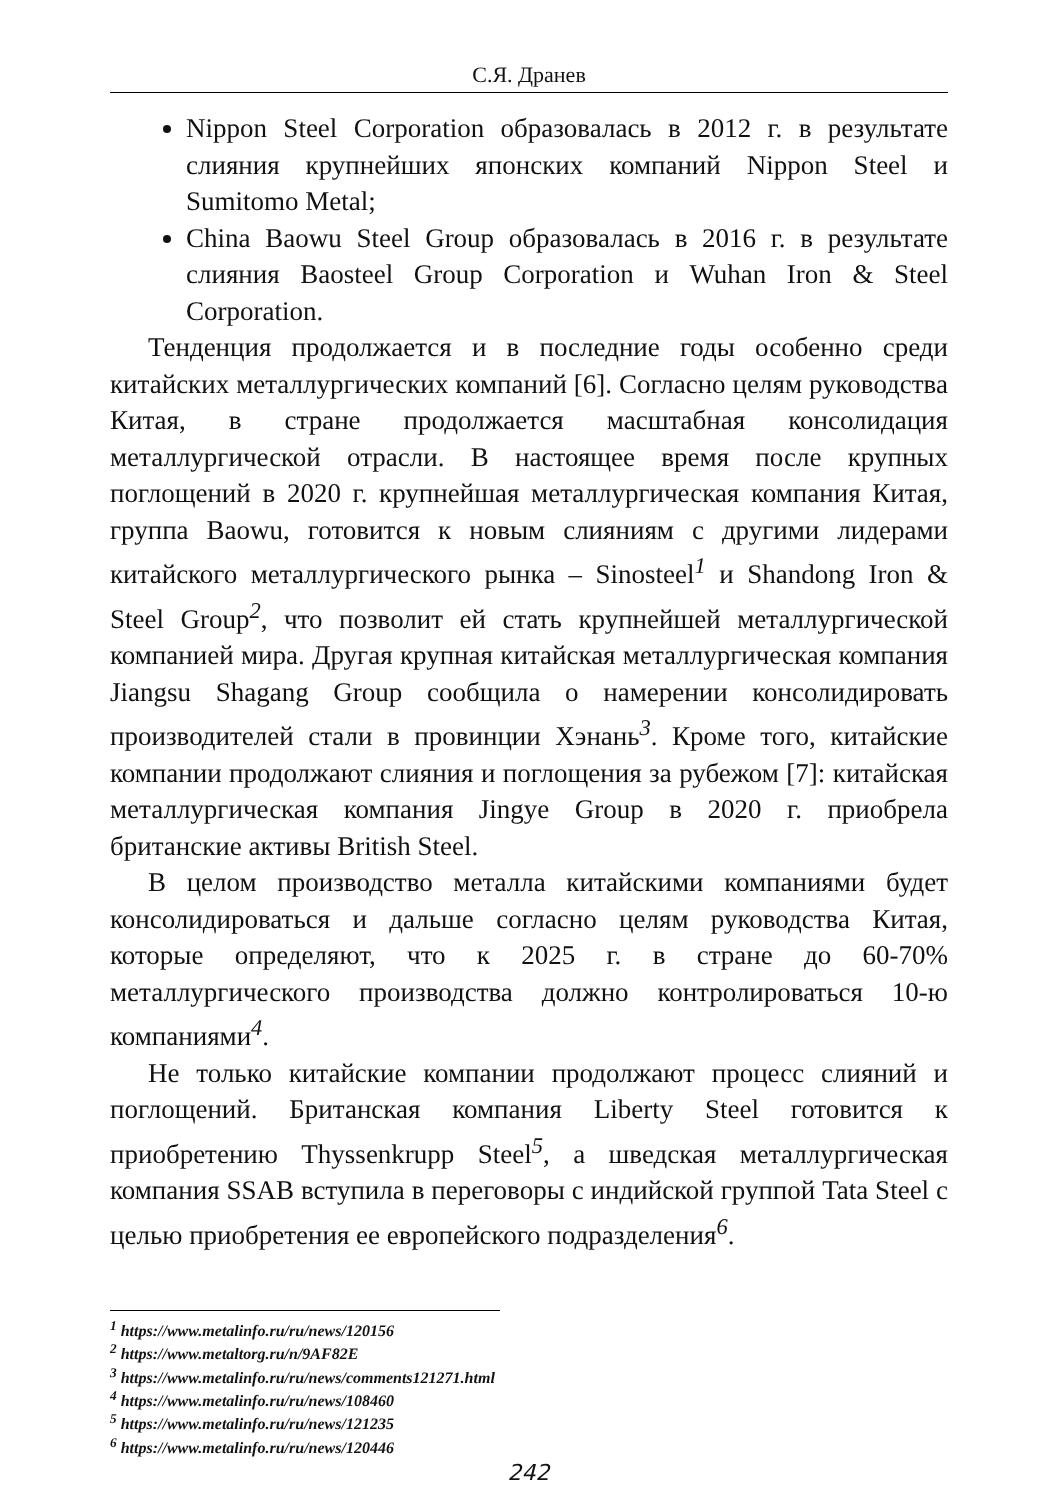С.Я. Дранев
Nippon Steel Corporation образовалась в 2012 г. в результате слияния крупнейших японских компаний Nippon Steel и Sumitomo Metal;
China Baowu Steel Group образовалась в 2016 г. в результате слияния Baosteel Group Corporation и Wuhan Iron & Steel Corporation.
Тенденция продолжается и в последние годы особенно среди китайских металлургических компаний [6]. Согласно целям руководства Китая, в стране продолжается масштабная консолидация металлургической отрасли. В настоящее время после крупных поглощений в 2020 г. крупнейшая металлургическая компания Китая, группа Baowu, готовится к новым слияниям с другими лидерами китайского металлургического рынка – Sinosteel<sup>1</sup> и Shandong Iron & Steel Group<sup>2</sup>, что позволит ей стать крупнейшей металлургической компанией мира. Другая крупная китайская металлургическая компания Jiangsu Shagang Group сообщила о намерении консолидировать производителей стали в провинции Хэнань<sup>3</sup>. Кроме того, китайские компании продолжают слияния и поглощения за рубежом [7]: китайская металлургическая компания Jingye Group в 2020 г. приобрела британские активы British Steel.
В целом производство металла китайскими компаниями будет консолидироваться и дальше согласно целям руководства Китая, которые определяют, что к 2025 г. в стране до 60-70% металлургического производства должно контролироваться 10-ю компаниями<sup>4</sup>.
Не только китайские компании продолжают процесс слияний и поглощений. Британская компания Liberty Steel готовится к приобретению Thyssenkrupp Steel<sup>5</sup>, а шведская металлургическая компания SSAB вступила в переговоры с индийской группой Tata Steel с целью приобретения ее европейского подразделения<sup>6</sup>.
<sup>1</sup> https://www.metalinfo.ru/ru/news/120156
<sup>2</sup> https://www.metaltorg.ru/n/9AF82E
<sup>3</sup> https://www.metalinfo.ru/ru/news/comments121271.html
<sup>4</sup> https://www.metalinfo.ru/ru/news/108460
<sup>5</sup> https://www.metalinfo.ru/ru/news/121235
<sup>6</sup> https://www.metalinfo.ru/ru/news/120446
242